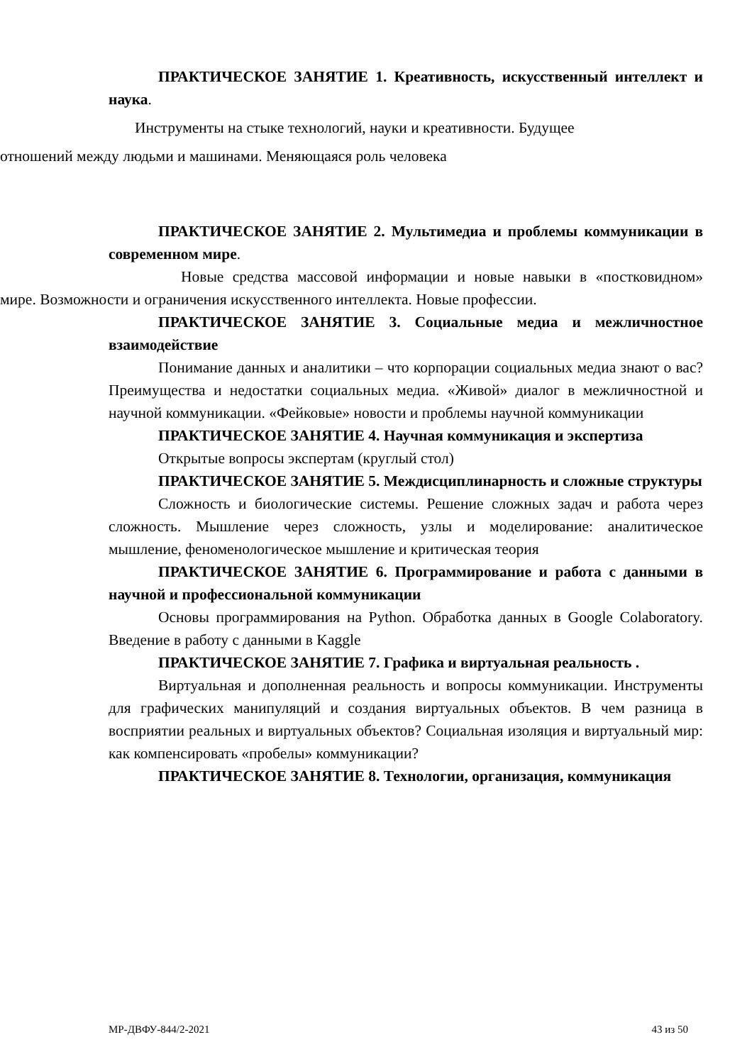ПРАКТИЧЕСКОЕ ЗАНЯТИЕ 1. Креативность, искусственный интеллект и наука.
Инструменты на стыке технологий, науки и креативности. Будущее
отношений между людьми и машинами. Меняющаяся роль человека
ПРАКТИЧЕСКОЕ ЗАНЯТИЕ 2. Мультимедиа и проблемы коммуникации в современном мире.
Новые средства массовой информации и новые навыки в «постковидном» мире. Возможности и ограничения искусственного интеллекта. Новые профессии.
ПРАКТИЧЕСКОЕ ЗАНЯТИЕ 3. Социальные медиа и межличностное взаимодействие
Понимание данных и аналитики – что корпорации социальных медиа знают о вас? Преимущества и недостатки социальных медиа. «Живой» диалог в межличностной и научной коммуникации. «Фейковые» новости и проблемы научной коммуникации
ПРАКТИЧЕСКОЕ ЗАНЯТИЕ 4. Научная коммуникация и экспертиза
Открытые вопросы экспертам (круглый стол)
ПРАКТИЧЕСКОЕ ЗАНЯТИЕ 5. Междисциплинарность и сложные структуры
Сложность и биологические системы. Решение сложных задач и работа через сложность. Мышление через сложность, узлы и моделирование: аналитическое мышление, феноменологическое мышление и критическая теория
ПРАКТИЧЕСКОЕ ЗАНЯТИЕ 6. Программирование и работа с данными в научной и профессиональной коммуникации
Основы программирования на Python. Обработка данных в Google Colaboratory. Введение в работу с данными в Kaggle
ПРАКТИЧЕСКОЕ ЗАНЯТИЕ 7. Графика и виртуальная реальность .
Виртуальная и дополненная реальность и вопросы коммуникации. Инструменты для графических манипуляций и создания виртуальных объектов. В чем разница в восприятии реальных и виртуальных объектов? Социальная изоляция и виртуальный мир: как компенсировать «пробелы» коммуникации?
ПРАКТИЧЕСКОЕ ЗАНЯТИЕ 8. Технологии, организация, коммуникация
МР-ДВФУ-844/2-2021 43 из 50